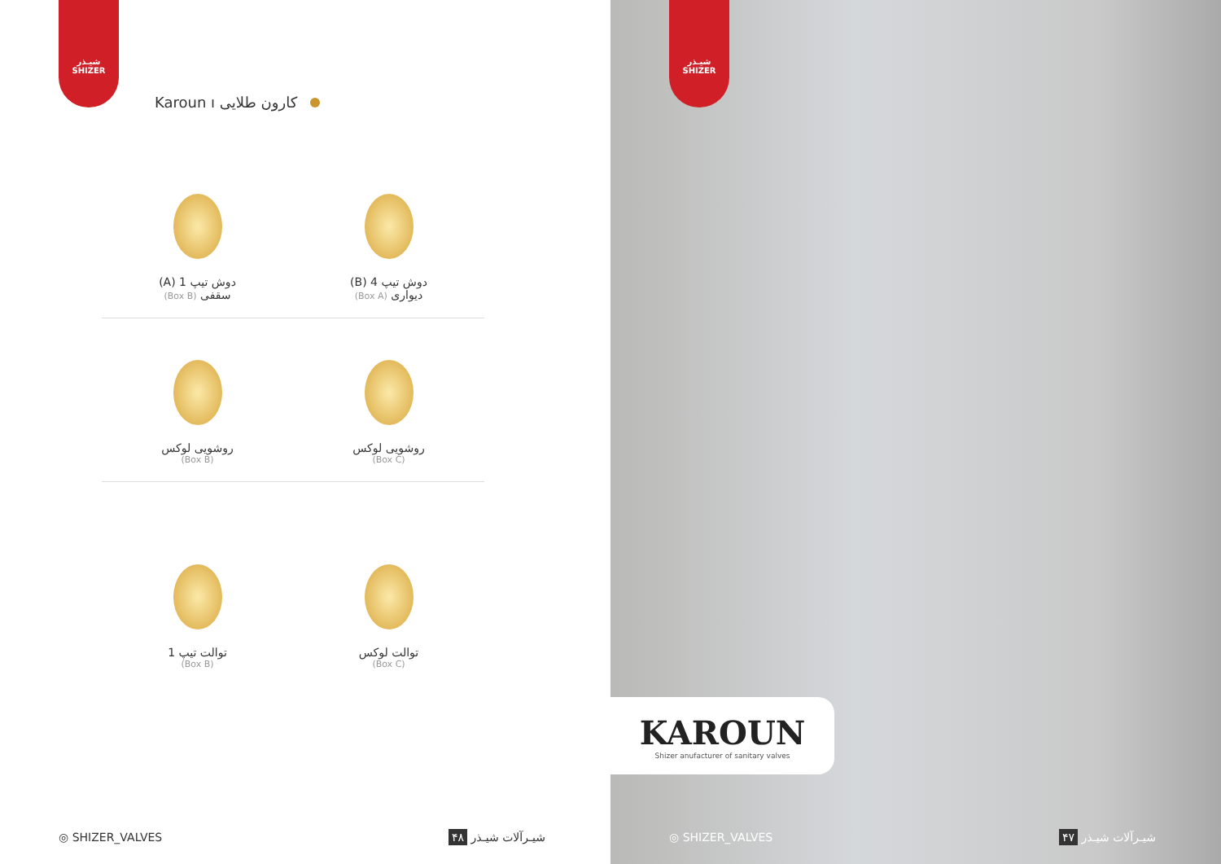شیـذر
SHIZER
Karoun ı کارون طلایی
دوش تیپ 1 (A)
سقفی (Box B)
دوش تیپ 4 (B)
دیواری (Box A)
روشویی لوکس
(Box B)
روشویی لوکس
(Box C)
توالت تیپ 1
(Box B)
توالت لوکس
(Box C)
◎ SHIZER_VALVES شیـرآلات شیـذر ۴۸
شیـذر
SHIZER
KAROUN
Shizer anufacturer of sanitary valves
◎ SHIZER_VALVES شیـرآلات شیـذر ۴۷